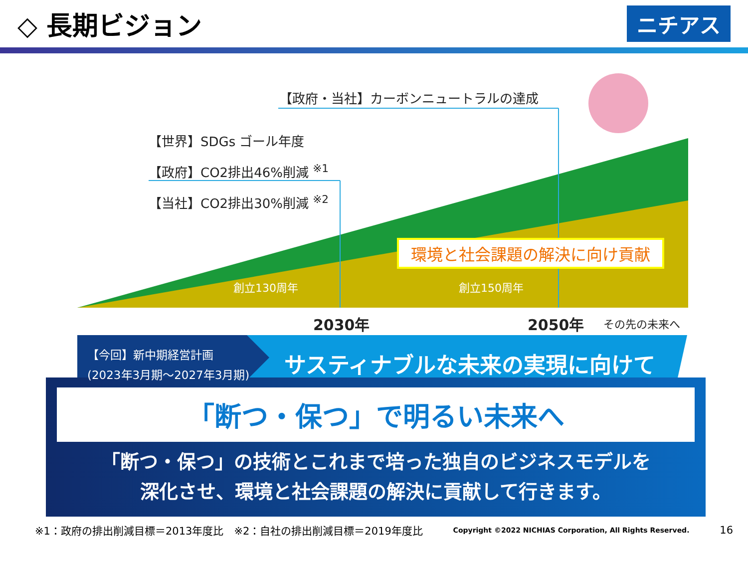◇ 長期ビジョン
ニチアス
【政府・当社】カーボンニュートラルの達成
【世界】SDGs ゴール年度
【政府】CO2排出46%削減 <sup>※1</sup>
【当社】CO2排出30%削減 <sup>※2</sup>
環境と社会課題の解決に向け貢献
創立130周年 創立150周年
2030年 2050年 その先の未来へ
【今回】新中期経営計画
(2023年3月期～2027年3月期)
サスティナブルな未来の実現に向けて
「断つ・保つ」で明るい未来へ
「断つ・保つ」の技術とこれまで培った独自のビジネスモデルを
深化させ、環境と社会課題の解決に貢献して行きます。
※1：政府の排出削減目標＝2013年度比　※2：自社の排出削減目標＝2019年度比 Copyright ©2022 NICHIAS Corporation, All Rights Reserved. 16